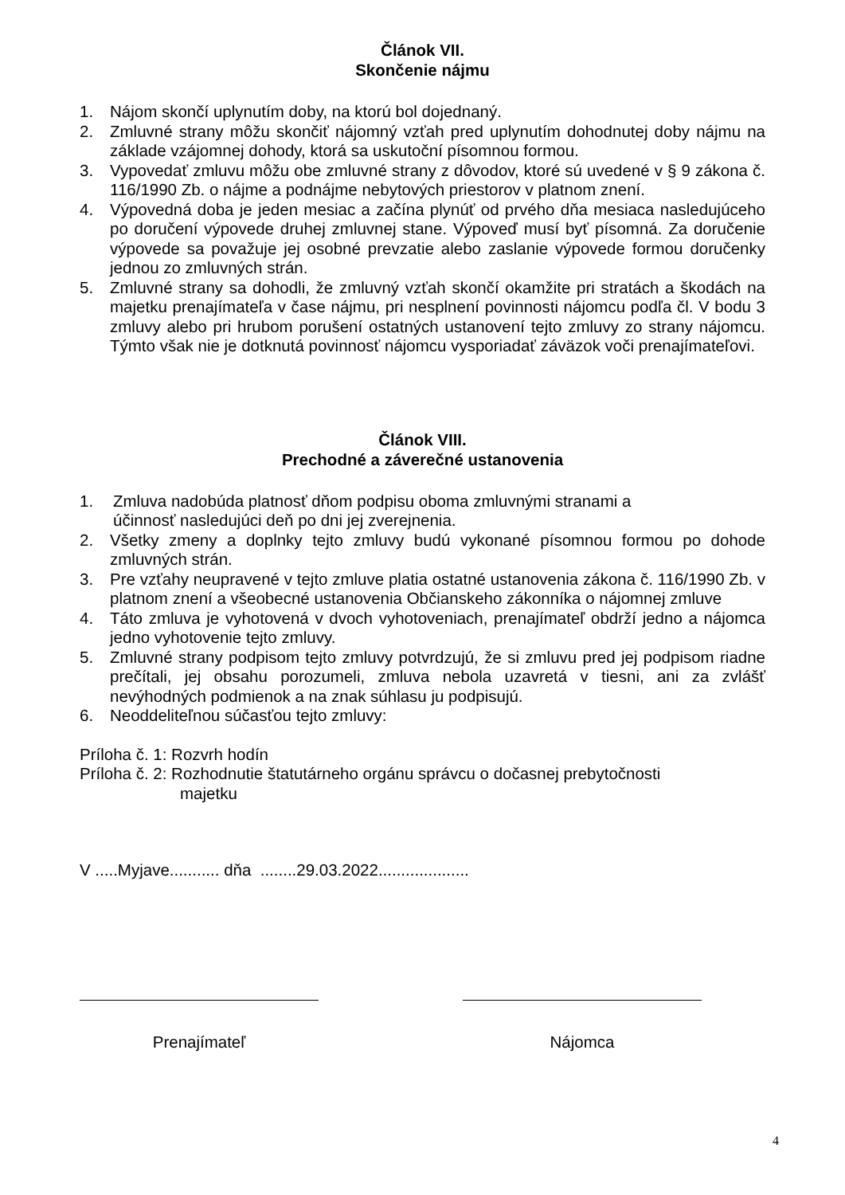Článok VII.
Skončenie nájmu
1. Nájom skončí uplynutím doby, na ktorú bol dojednaný.
2. Zmluvné strany môžu skončiť nájomný vzťah pred uplynutím dohodnutej doby nájmu na základe vzájomnej dohody, ktorá sa uskutoční písomnou formou.
3. Vypovedať zmluvu môžu obe zmluvné strany z dôvodov, ktoré sú uvedené v § 9 zákona č. 116/1990 Zb. o nájme a podnájme nebytových priestorov v platnom znení.
4. Výpovedná doba je jeden mesiac a začína plynúť od prvého dňa mesiaca nasledujúceho po doručení výpovede druhej zmluvnej stane. Výpoveď musí byť písomná. Za doručenie výpovede sa považuje jej osobné prevzatie alebo zaslanie výpovede formou doručenky jednou zo zmluvných strán.
5. Zmluvné strany sa dohodli, že zmluvný vzťah skončí okamžite pri stratách a škodách na majetku prenajímateľa v čase nájmu, pri nesplnení povinnosti nájomcu podľa čl. V bodu 3 zmluvy alebo pri hrubom porušení ostatných ustanovení tejto zmluvy zo strany nájomcu. Týmto však nie je dotknutá povinnosť nájomcu vysporiadať záväzok voči prenajímateľovi.
Článok VIII.
Prechodné a záverečné ustanovenia
1. Zmluva nadobúda platnosť dňom podpisu oboma zmluvnými stranami a
účinnosť nasledujúci deň po dni jej zverejnenia.
2. Všetky zmeny a doplnky tejto zmluvy budú vykonané písomnou formou po dohode zmluvných strán.
3. Pre vzťahy neupravené v tejto zmluve platia ostatné ustanovenia zákona č. 116/1990 Zb. v platnom znení a všeobecné ustanovenia Občianskeho zákonníka o nájomnej zmluve
4. Táto zmluva je vyhotovená v dvoch vyhotoveniach, prenajímateľ obdrží jedno a nájomca jedno vyhotovenie tejto zmluvy.
5. Zmluvné strany podpisom tejto zmluvy potvrdzujú, že si zmluvu pred jej podpisom riadne prečítali, jej obsahu porozumeli, zmluva nebola uzavretá v tiesni, ani za zvlášť nevýhodných podmienok a na znak súhlasu ju podpisujú.
6. Neoddeliteľnou súčasťou tejto zmluvy:
Príloha č. 1: Rozvrh hodín
Príloha č. 2: Rozhodnutie štatutárneho orgánu správcu o dočasnej prebytočnosti
majetku
V .....Myjave........... dňa ........29.03.2022....................
Prenajímateľ Nájomca
4